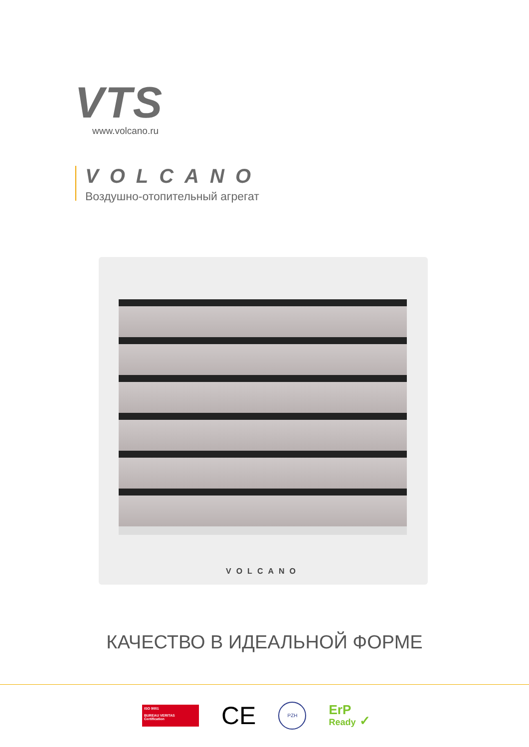VTS
www.volcano.ru
VOLCANO
Воздушно-отопительный агрегат
VOLCANO
КАЧЕСТВО В ИДЕАЛЬНОЙ ФОРМЕ
ISO 9001
BUREAU VERITAS
Certification
CE
PZH
ErP
Ready ✓